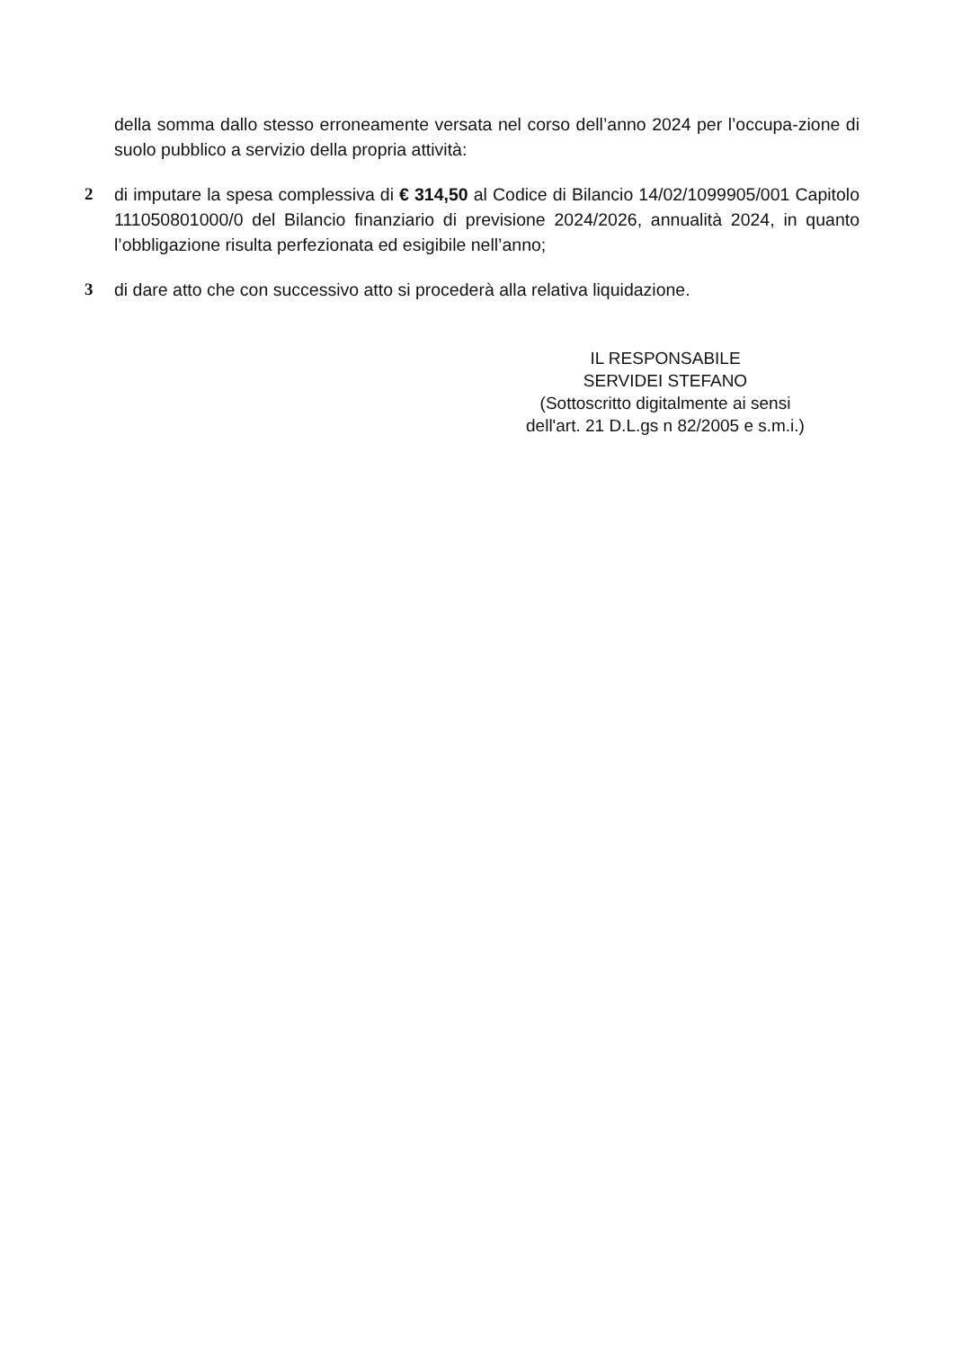della somma dallo stesso erroneamente versata nel corso dell’anno 2024 per l’occupa-zione di suolo pubblico a servizio della propria attività:
2 di imputare la spesa complessiva di € 314,50 al Codice di Bilancio 14/02/1099905/001 Capitolo 111050801000/0 del Bilancio finanziario di previsione 2024/2026, annualità 2024, in quanto l’obbligazione risulta perfezionata ed esigibile nell’anno;
3 di dare atto che con successivo atto si procederà alla relativa liquidazione.
IL RESPONSABILE
SERVIDEI STEFANO
(Sottoscritto digitalmente ai sensi
dell'art. 21 D.L.gs n 82/2005 e s.m.i.)